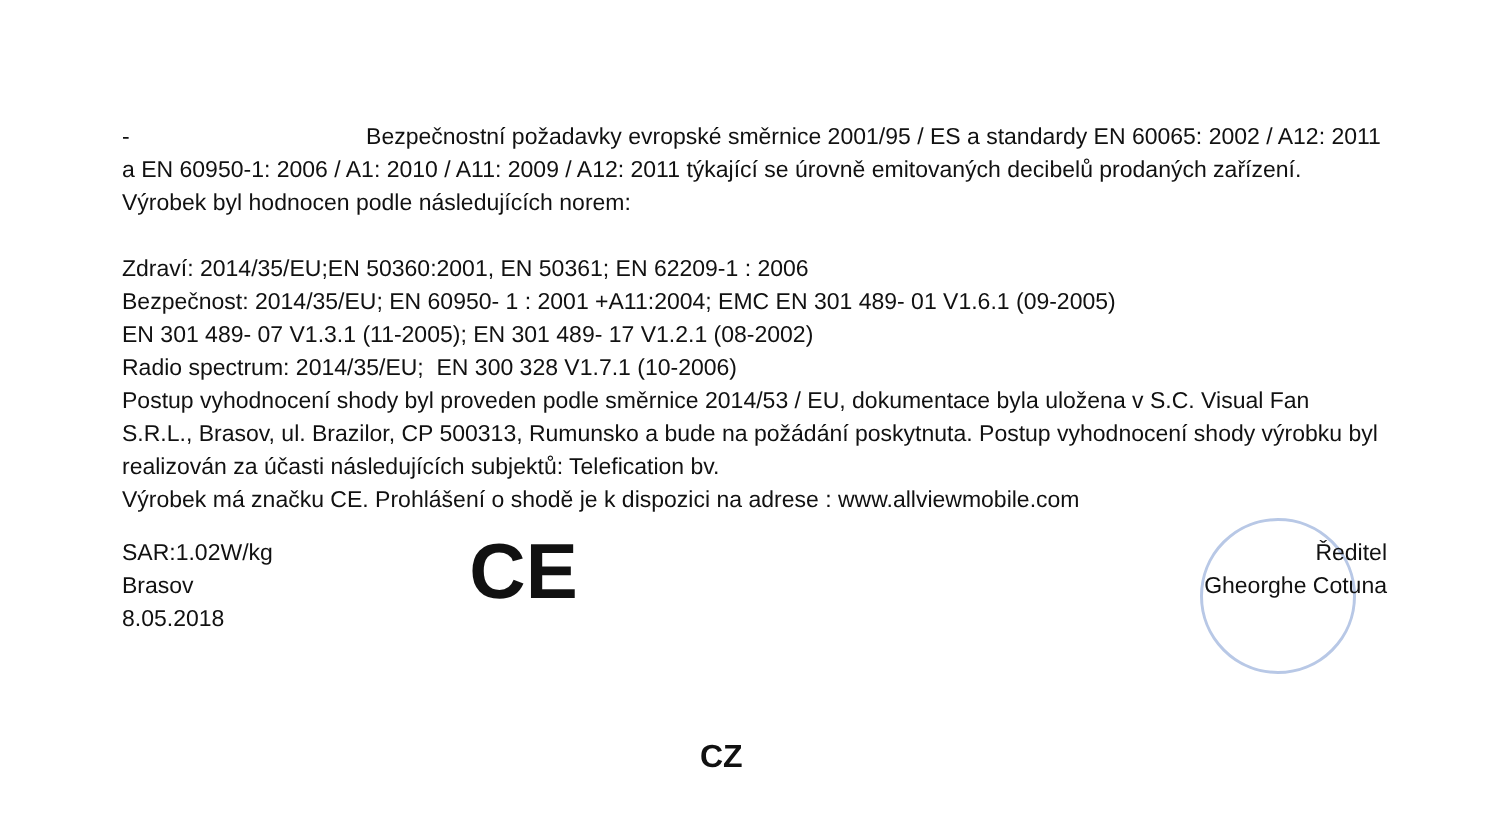- Bezpečnostní požadavky evropské směrnice 2001/95 / ES a standardy EN 60065: 2002 / A12: 2011 a EN 60950-1: 2006 / A1: 2010 / A11: 2009 / A12: 2011 týkající se úrovně emitovaných decibelů prodaných zařízení.
Výrobek byl hodnocen podle následujících norem:
Zdraví: 2014/35/EU;EN 50360:2001, EN 50361; EN 62209-1 : 2006
Bezpečnost: 2014/35/EU; EN 60950- 1 : 2001 +A11:2004; EMC EN 301 489- 01 V1.6.1 (09-2005)
EN 301 489- 07 V1.3.1 (11-2005); EN 301 489- 17 V1.2.1 (08-2002)
Radio spectrum: 2014/35/EU; EN 300 328 V1.7.1 (10-2006)
Postup vyhodnocení shody byl proveden podle směrnice 2014/53 / EU, dokumentace byla uložena v S.C. Visual Fan S.R.L., Brasov, ul. Brazilor, CP 500313, Rumunsko a bude na požádání poskytnuta. Postup vyhodnocení shody výrobku byl realizován za účasti následujících subjektů: Telefication bv.
Výrobek má značku CE. Prohlášení o shodě je k dispozici na adrese : www.allviewmobile.com
SAR:1.02W/kg
Brasov
8.05.2018
CE
Ředitel
Gheorghe Cotuna
CZ